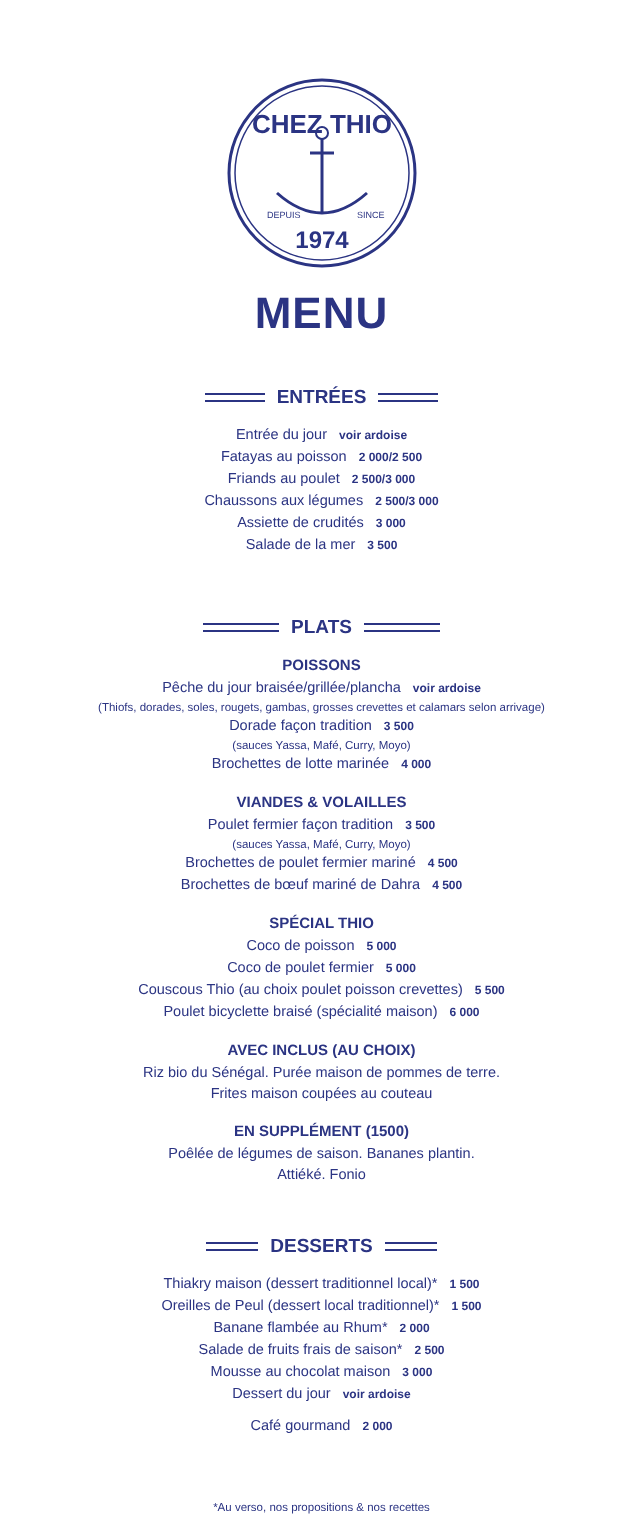CHEZ THIO
1974
DEPUIS
SINCE
MENU
ENTRÉES
Entrée du jour voir ardoise
Fatayas au poisson 2 000/2 500
Friands au poulet 2 500/3 000
Chaussons aux légumes 2 500/3 000
Assiette de crudités 3 000
Salade de la mer 3 500
PLATS
POISSONS
Pêche du jour braisée/grillée/plancha voir ardoise
(Thiofs, dorades, soles, rougets, gambas, grosses crevettes et calamars selon arrivage)
Dorade façon tradition 3 500
(sauces Yassa, Mafé, Curry, Moyo)
Brochettes de lotte marinée 4 000
VIANDES & VOLAILLES
Poulet fermier façon tradition 3 500
(sauces Yassa, Mafé, Curry, Moyo)
Brochettes de poulet fermier mariné 4 500
Brochettes de bœuf mariné de Dahra 4 500
SPÉCIAL THIO
Coco de poisson 5 000
Coco de poulet fermier 5 000
Couscous Thio (au choix poulet poisson crevettes) 5 500
Poulet bicyclette braisé (spécialité maison) 6 000
AVEC INCLUS (AU CHOIX)
Riz bio du Sénégal. Purée maison de pommes de terre.
Frites maison coupées au couteau
EN SUPPLÉMENT (1500)
Poêlée de légumes de saison. Bananes plantin.
Attiéké. Fonio
DESSERTS
Thiakry maison (dessert traditionnel local)* 1 500
Oreilles de Peul (dessert local traditionnel)* 1 500
Banane flambée au Rhum* 2 000
Salade de fruits frais de saison* 2 500
Mousse au chocolat maison 3 000
Dessert du jour voir ardoise
Café gourmand 2 000
*Au verso, nos propositions & nos recettes